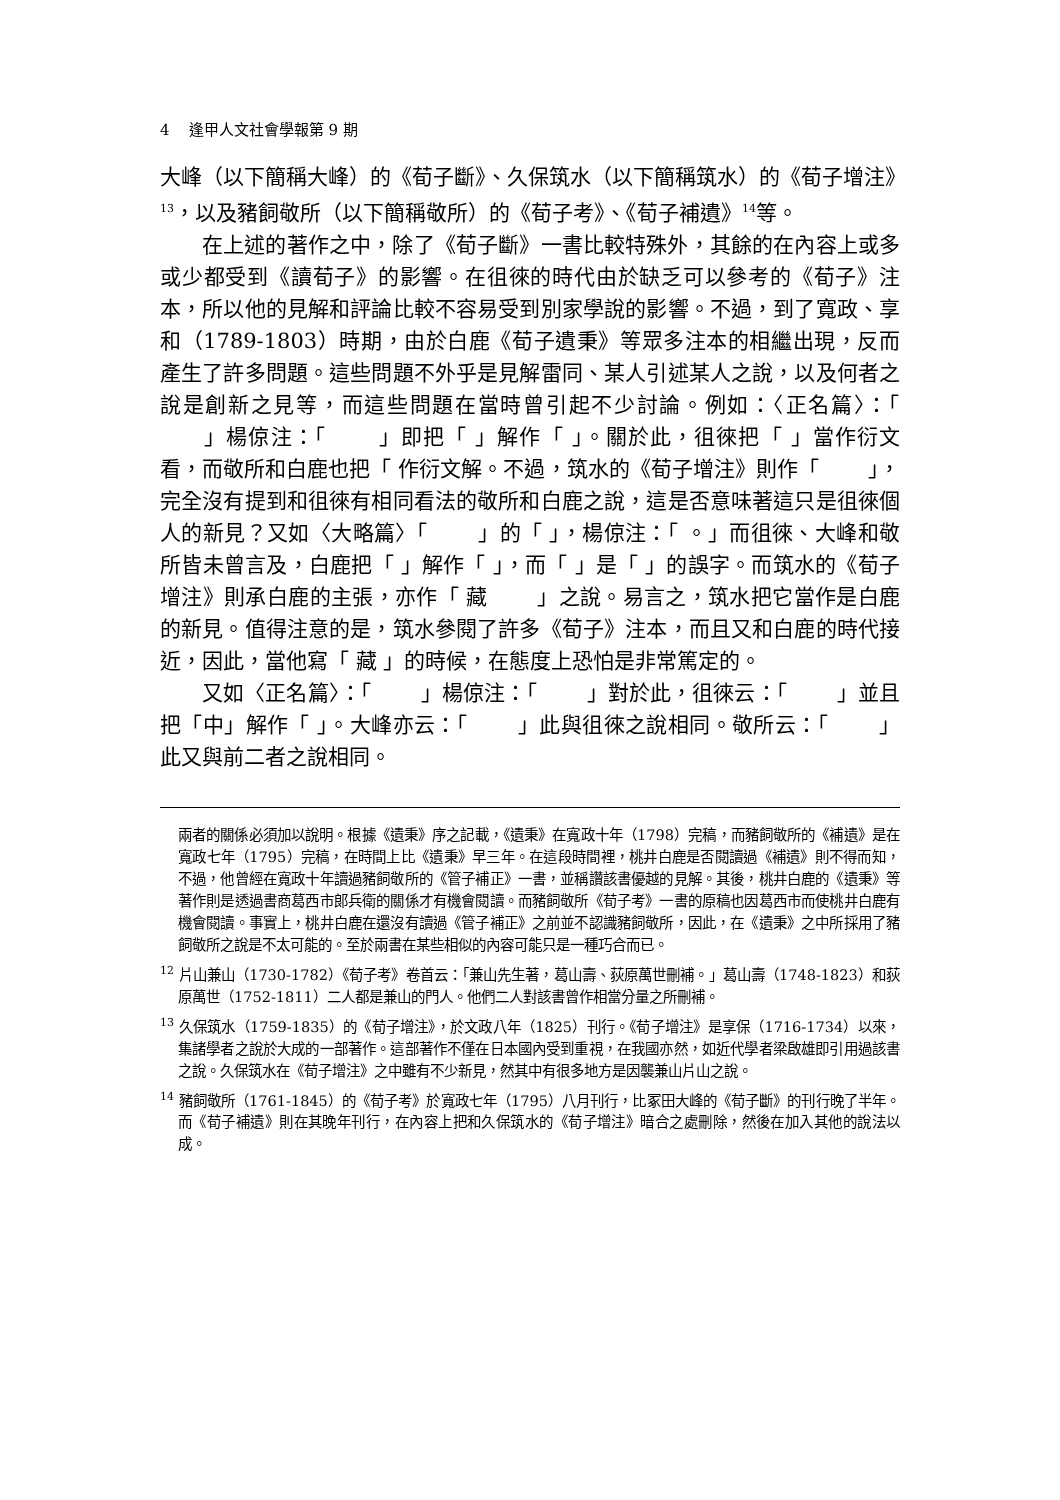4 逢甲人文社會學報第 9 期
大峰（以下簡稱大峰）的《荀子斷》、久保筑水（以下簡稱筑水）的《荀子增注》<sup>13</sup>，以及豬飼敬所（以下簡稱敬所）的《荀子考》、《荀子補遺》<sup>14</sup>等。
在上述的著作之中，除了《荀子斷》一書比較特殊外，其餘的在內容上或多或少都受到《讀荀子》的影響。在徂徠的時代由於缺乏可以參考的《荀子》注本，所以他的見解和評論比較不容易受到別家學說的影響。不過，到了寬政、享和（1789-1803）時期，由於白鹿《荀子遺秉》等眾多注本的相繼出現，反而產生了許多問題。這些問題不外乎是見解雷同、某人引述某人之說，以及何者之說是創新之見等，而這些問題在當時曾引起不少討論。例如：〈正名篇〉：「 　　」楊倞注：「 　　」即把「 」解作「 」。關於此，徂徠把「 」當作衍文看，而敬所和白鹿也把「 作衍文解。不過，筑水的《荀子增注》則作「 　　」，完全沒有提到和徂徠有相同看法的敬所和白鹿之說，這是否意味著這只是徂徠個人的新見？又如〈大略篇〉「 　　」的「 」，楊倞注：「 。」而徂徠、大峰和敬所皆未曾言及，白鹿把「 」解作「 」，而「 」是「 」的誤字。而筑水的《荀子增注》則承白鹿的主張，亦作「 藏 　　」之說。易言之，筑水把它當作是白鹿的新見。值得注意的是，筑水參閱了許多《荀子》注本，而且又和白鹿的時代接近，因此，當他寫「 藏 」的時候，在態度上恐怕是非常篤定的。
又如〈正名篇〉：「 　　」楊倞注：「 　　」對於此，徂徠云：「 　　」並且把「中」解作「 」。大峰亦云：「 　　」此與徂徠之說相同。敬所云：「 　　」此又與前二者之說相同。
兩者的關係必須加以說明。根據《遺秉》序之記載，《遺秉》在寬政十年（1798）完稿，而豬飼敬所的《補遺》是在寬政七年（1795）完稿，在時間上比《遺秉》早三年。在這段時間裡，桃井白鹿是否閱讀過《補遺》則不得而知，不過，他曾經在寬政十年讀過豬飼敬所的《管子補正》一書，並稱讚該書優越的見解。其後，桃井白鹿的《遺秉》等著作則是透過書商葛西市郎兵衛的關係才有機會閱讀。而豬飼敬所《荀子考》一書的原稿也因葛西市而使桃井白鹿有機會閱讀。事實上，桃井白鹿在還沒有讀過《管子補正》之前並不認識豬飼敬所，因此，在《遺秉》之中所採用了豬飼敬所之說是不太可能的。至於兩書在某些相似的內容可能只是一種巧合而已。
<sup>12</sup> 片山兼山（1730-1782）《荀子考》卷首云：「兼山先生著，葛山壽、荻原萬世刪補。」葛山壽（1748-1823）和荻原萬世（1752-1811）二人都是兼山的門人。他們二人對該書曾作相當分量之所刪補。
<sup>13</sup> 久保筑水（1759-1835）的《荀子增注》，於文政八年（1825）刊行。《荀子增注》是享保（1716-1734）以來，集諸學者之說於大成的一部著作。這部著作不僅在日本國內受到重視，在我國亦然，如近代學者梁啟雄即引用過該書之說。久保筑水在《荀子增注》之中雖有不少新見，然其中有很多地方是因襲兼山片山之說。
<sup>14</sup> 豬飼敬所（1761-1845）的《荀子考》於寬政七年（1795）八月刊行，比冢田大峰的《荀子斷》的刊行晚了半年。而《荀子補遺》則在其晚年刊行，在內容上把和久保筑水的《荀子增注》暗合之處刪除，然後在加入其他的說法以成。